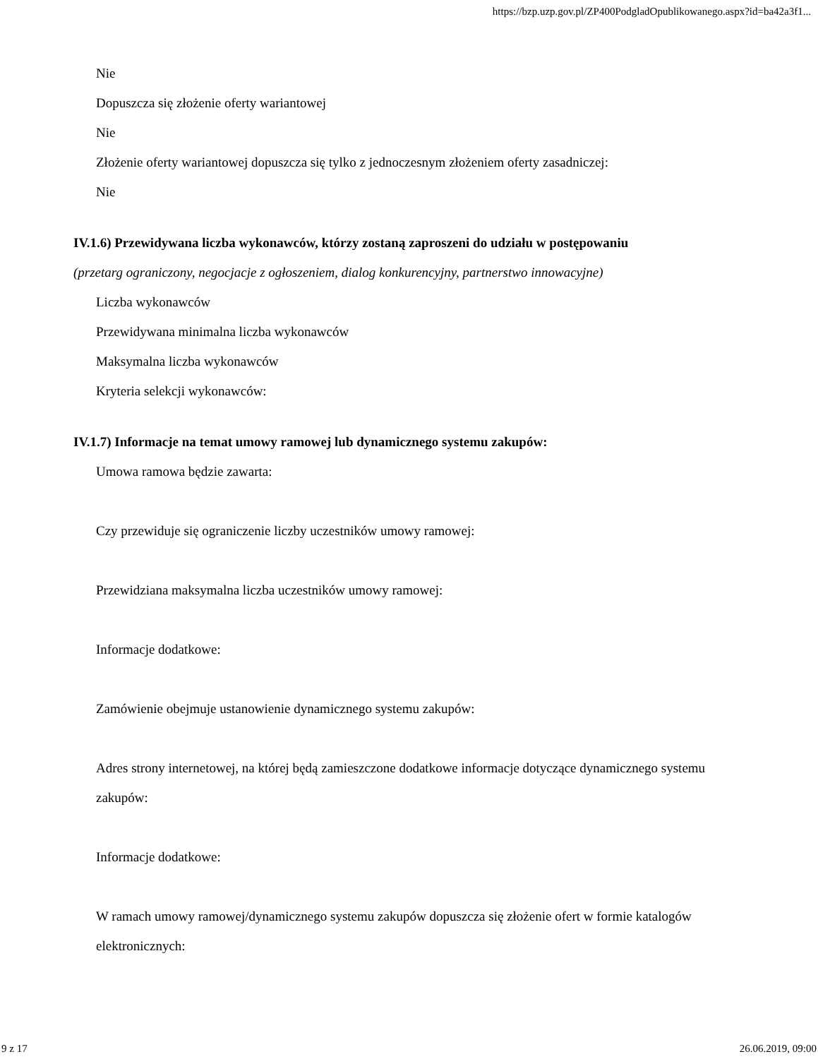https://bzp.uzp.gov.pl/ZP400PodgladOpublikowanego.aspx?id=ba42a3f1...
Nie
Dopuszcza się złożenie oferty wariantowej
Nie
Złożenie oferty wariantowej dopuszcza się tylko z jednoczesnym złożeniem oferty zasadniczej:
Nie
IV.1.6) Przewidywana liczba wykonawców, którzy zostaną zaproszeni do udziału w postępowaniu
(przetarg ograniczony, negocjacje z ogłoszeniem, dialog konkurencyjny, partnerstwo innowacyjne)
Liczba wykonawców
Przewidywana minimalna liczba wykonawców
Maksymalna liczba wykonawców
Kryteria selekcji wykonawców:
IV.1.7) Informacje na temat umowy ramowej lub dynamicznego systemu zakupów:
Umowa ramowa będzie zawarta:
Czy przewiduje się ograniczenie liczby uczestników umowy ramowej:
Przewidziana maksymalna liczba uczestników umowy ramowej:
Informacje dodatkowe:
Zamówienie obejmuje ustanowienie dynamicznego systemu zakupów:
Adres strony internetowej, na której będą zamieszczone dodatkowe informacje dotyczące dynamicznego systemu zakupów:
Informacje dodatkowe:
W ramach umowy ramowej/dynamicznego systemu zakupów dopuszcza się złożenie ofert w formie katalogów elektronicznych:
9 z 17 26.06.2019, 09:00